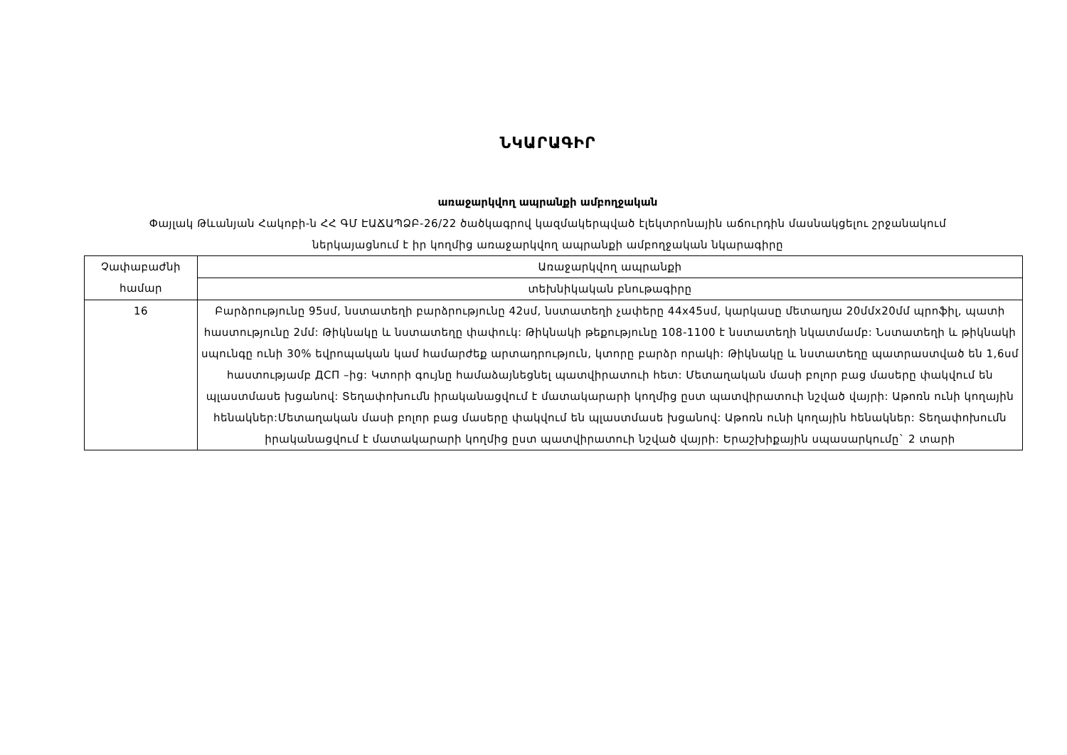ՆԿԱՐԱԳԻՐ
առաջարկվող ապրանքի ամբողջական
Փայլակ Թևանյան Հակոբի-ն ՀՀ ԳՄ ԷԱՃԱՊՁԲ-26/22 ծածկագրով կազմակերպված էլեկտրոնային աճուրդին մասնակցելու շրջանակում ներկայացնում է իր կողմից առաջարկվող ապրանքի ամբողջական նկարագիրը
| Չափաբաժնի համար | Առաջարկվող ապրանքի |
| --- | --- |
| | տեխնիկական բնութագիրը |
| 16 | Բարձրությունը 95սմ, նստատեղի բարձրությունը 42սմ, նստատեղի չափերը 44x45սմ, կարկասը մետաղյա 20մմx20մմ պրոֆիլ, պատի հաստությունը 2մմ: Թիկնակը և նստատեղը փափուկ: Թիկնակի թեքությունը 108-1100 է նստատեղի նկատմամբ: Նստատեղի և թիկնակի սպունգը ունի 30% եվրոպական կամ համարժեք արտադրություն, կտորը բարձր որակի: Թիկնակը և նստատեղը պատրաստված են 1,6սմ հաստությամբ ДСП –ից: Կտորի գույնը համաձայնեցնել պատվիրատուի հետ: Մետաղական մասի բոլոր բաց մասերը փակվում են պլաստմասե խցանով: Տեղափոխումն իրականացվում է մատակարարի կողմից ըստ պատվիրատուի նշված վայրի: Աթոռն ունի կողային հենակներ:Մետաղական մասի բոլոր բաց մասերը փակվում են պլաստմասե խցանով: Աթոռն ունի կողային հենակներ: Տեղափոխումն իրականացվում է մատակարարի կողմից ըստ պատվիրատուի նշված վայրի: Երաշխիքային սպասարկումը` 2 տարի |